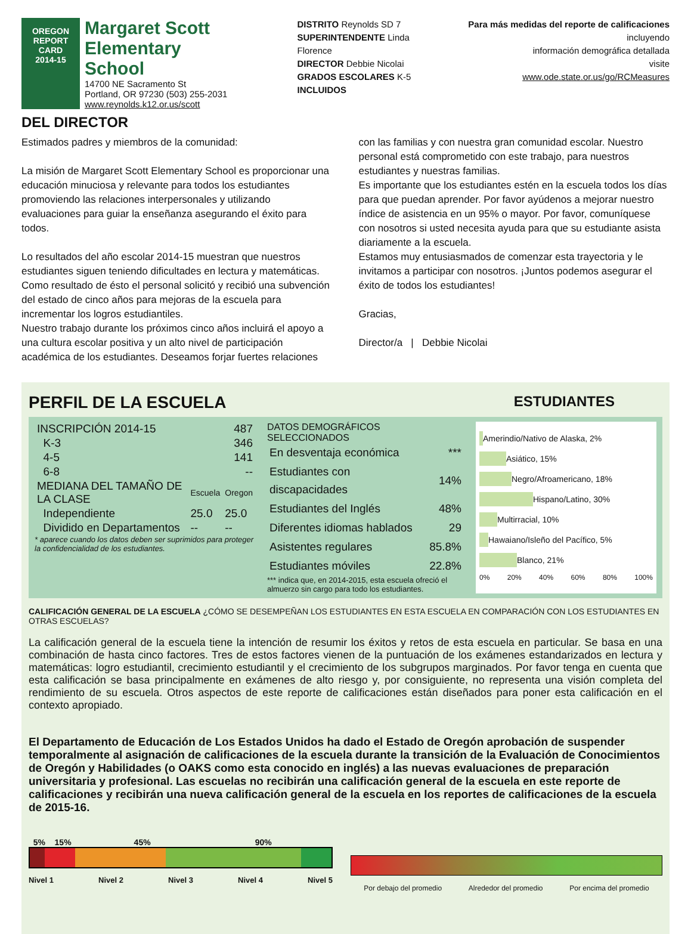OREGON
REPORT CARD
2014-15
Margaret Scott Elementary
School
14700 NE Sacramento St
Portland, OR 97230 (503) 255-2031
www.reynolds.k12.or.us/scott
DISTRITO Reynolds SD 7
SUPERINTENDENTE Linda Florence
DIRECTOR Debbie Nicolai
GRADOS ESCOLARES K-5
INCLUIDOS
Para más medidas del reporte de calificaciones incluyendo
información demográfica detallada
visite
www.ode.state.or.us/go/RCMeasures
DEL DIRECTOR
Estimados padres y miembros de la comunidad:
La misión de Margaret Scott Elementary School es proporcionar una educación minuciosa y relevante para todos los estudiantes promoviendo las relaciones interpersonales y utilizando evaluaciones para guiar la enseñanza asegurando el éxito para todos.
Lo resultados del año escolar 2014-15 muestran que nuestros estudiantes siguen teniendo dificultades en lectura y matemáticas. Como resultado de ésto el personal solicitó y recibió una subvención del estado de cinco años para mejoras de la escuela para incrementar los logros estudiantiles.
Nuestro trabajo durante los próximos cinco años incluirá el apoyo a una cultura escolar positiva y un alto nivel de participación académica de los estudiantes. Deseamos forjar fuertes relaciones
con las familias y con nuestra gran comunidad escolar. Nuestro personal está comprometido con este trabajo, para nuestros estudiantes y nuestras familias.
Es importante que los estudiantes estén en la escuela todos los días para que puedan aprender. Por favor ayúdenos a mejorar nuestro índice de asistencia en un 95% o mayor. Por favor, comuníquese con nosotros si usted necesita ayuda para que su estudiante asista diariamente a la escuela.
Estamos muy entusiasmados de comenzar esta trayectoria y le invitamos a participar con nosotros. ¡Juntos podemos asegurar el éxito de todos los estudiantes!
Gracias,
Director/a | Debbie Nicolai
PERFIL DE LA ESCUELA
ESTUDIANTES
| INSCRIPCIÓN 2014-15 | 487 | |
| K-3 | 346 | |
| 4-5 | 141 | |
| 6-8 | -- | |
| MEDIANA DEL TAMAÑO DE LA CLASE | Escuela | Oregon |
| Independiente | 25.0 | 25.0 |
| Dividido en Departamentos | -- | -- |
* aparece cuando los datos deben ser suprimidos para proteger la confidencialidad de los estudiantes.
DATOS DEMOGRÁFICOS SELECCIONADOS
| En desventaja económica | *** |
| Estudiantes con discapacidades | 14% |
| Estudiantes del Inglés | 48% |
| Diferentes idiomas hablados | 29 |
| Asistentes regulares | 85.8% |
| Estudiantes móviles | 22.8% |
*** indica que, en 2014-2015, esta escuela ofreció el almuerzo sin cargo para todo los estudiantes.
Amerindio/Nativo de Alaska, 2%
Asiático, 15%
Negro/Afroamericano, 18%
Hispano/Latino, 30%
Multirracial, 10%
Hawaiano/Isleño del Pacífico, 5%
Blanco, 21%
0% 20% 40% 60% 80% 100%
CALIFICACIÓN GENERAL DE LA ESCUELA ¿CÓMO SE DESEMPEÑAN LOS ESTUDIANTES EN ESTA ESCUELA EN COMPARACIÓN CON LOS ESTUDIANTES EN OTRAS ESCUELAS?
La calificación general de la escuela tiene la intención de resumir los éxitos y retos de esta escuela en particular. Se basa en una combinación de hasta cinco factores. Tres de estos factores vienen de la puntuación de los exámenes estandarizados en lectura y matemáticas: logro estudiantil, crecimiento estudiantil y el crecimiento de los subgrupos marginados. Por favor tenga en cuenta que esta calificación se basa principalmente en exámenes de alto riesgo y, por consiguiente, no representa una visión completa del rendimiento de su escuela. Otros aspectos de este reporte de calificaciones están diseñados para poner esta calificación en el contexto apropiado.
El Departamento de Educación de Los Estados Unidos ha dado el Estado de Oregón aprobación de suspender temporalmente al asignación de calificaciones de la escuela durante la transición de la Evaluación de Conocimientos de Oregón y Habilidades (o OAKS como esta conocido en inglés) a las nuevas evaluaciones de preparación universitaria y profesional. Las escuelas no recibirán una calificación general de la escuela en este reporte de calificaciones y recibirán una nueva calificación general de la escuela en los reportes de calificaciones de la escuela de 2015-16.
5% 15% 45% 90%
Nivel 1 Nivel 2 Nivel 3 Nivel 4 Nivel 5
Por debajo del promedio Alrededor del promedio Por encima del promedio